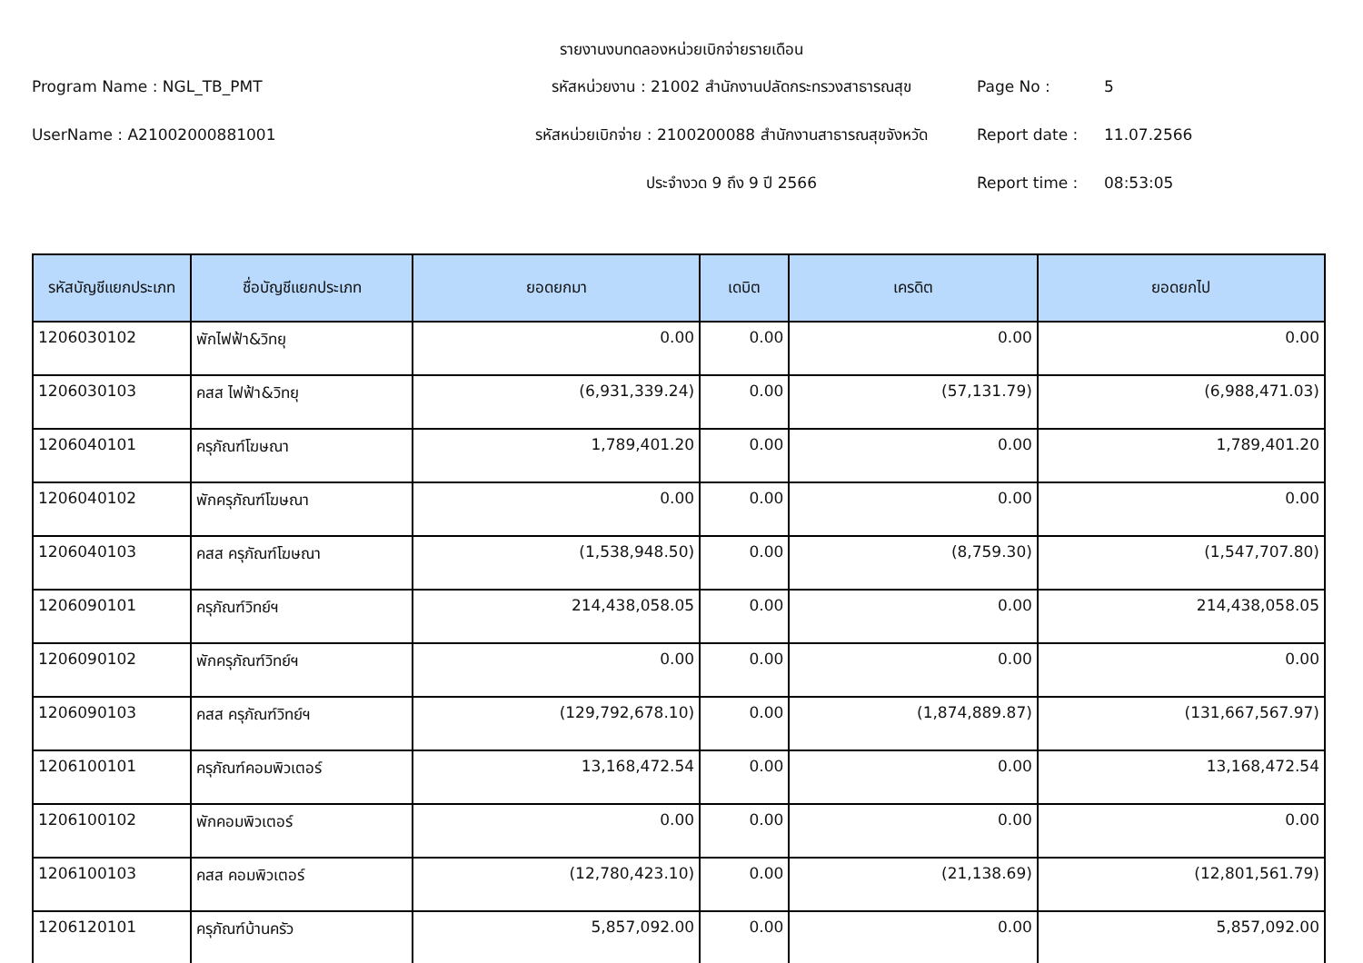รายงานงบทดลองหน่วยเบิกจ่ายรายเดือน
Program Name : NGL_TB_PMT
รหัสหน่วยงาน : 21002 สำนักงานปลัดกระทรวงสาธารณสุข
Page No :
5
UserName : A21002000881001
รหัสหน่วยเบิกจ่าย : 2100200088 สำนักงานสาธารณสุขจังหวัด
Report date :
11.07.2566
ประจำงวด 9 ถึง 9 ปี 2566
Report time :
08:53:05
| รหัสบัญชีแยกประเภท | ชื่อบัญชีแยกประเภท | ยอดยกมา | เดบิต | เครดิต | ยอดยกไป |
| --- | --- | --- | --- | --- | --- |
| 1206030102 | พักไฟฟ้า&วิทยุ | 0.00 | 0.00 | 0.00 | 0.00 |
| 1206030103 | คสส ไฟฟ้า&วิทยุ | (6,931,339.24) | 0.00 | (57,131.79) | (6,988,471.03) |
| 1206040101 | ครุภัณฑ์โฆษณา | 1,789,401.20 | 0.00 | 0.00 | 1,789,401.20 |
| 1206040102 | พักครุภัณฑ์โฆษณา | 0.00 | 0.00 | 0.00 | 0.00 |
| 1206040103 | คสส ครุภัณฑ์โฆษณา | (1,538,948.50) | 0.00 | (8,759.30) | (1,547,707.80) |
| 1206090101 | ครุภัณฑ์วิทย์ฯ | 214,438,058.05 | 0.00 | 0.00 | 214,438,058.05 |
| 1206090102 | พักครุภัณฑ์วิทย์ฯ | 0.00 | 0.00 | 0.00 | 0.00 |
| 1206090103 | คสส ครุภัณฑ์วิทย์ฯ | (129,792,678.10) | 0.00 | (1,874,889.87) | (131,667,567.97) |
| 1206100101 | ครุภัณฑ์คอมพิวเตอร์ | 13,168,472.54 | 0.00 | 0.00 | 13,168,472.54 |
| 1206100102 | พักคอมพิวเตอร์ | 0.00 | 0.00 | 0.00 | 0.00 |
| 1206100103 | คสส คอมพิวเตอร์ | (12,780,423.10) | 0.00 | (21,138.69) | (12,801,561.79) |
| 1206120101 | ครุภัณฑ์บ้านครัว | 5,857,092.00 | 0.00 | 0.00 | 5,857,092.00 |